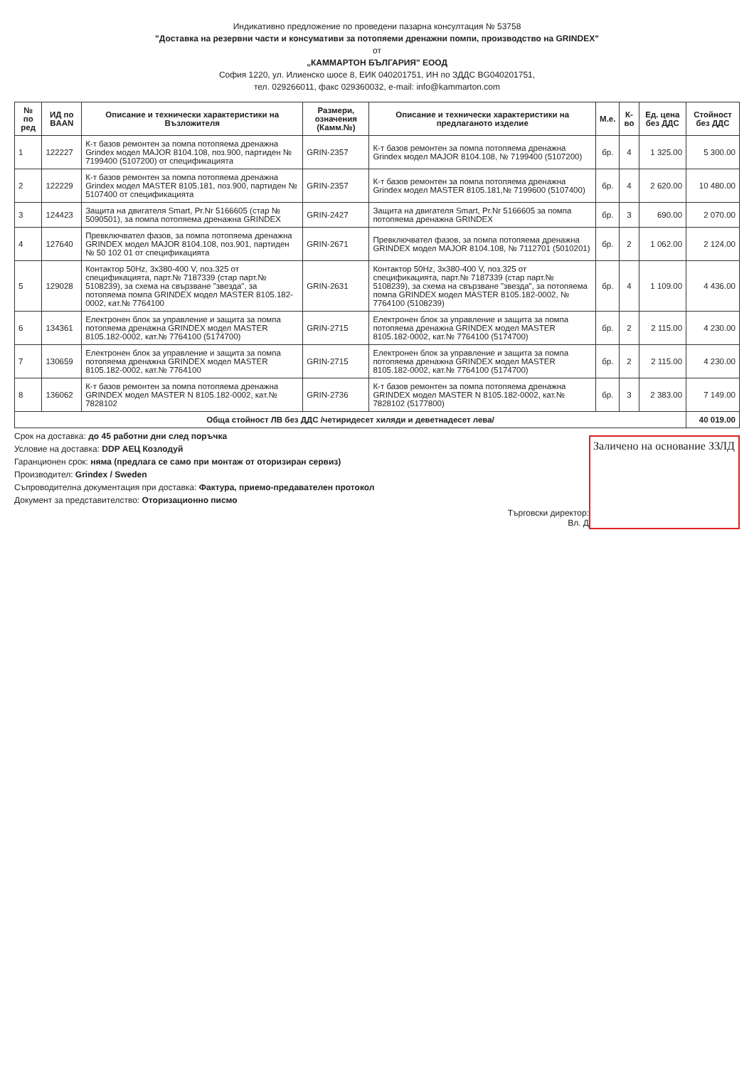Индикативно предложение по проведени пазарна консултация № 53758
"Доставка на резервни части и консумативи за потопяеми дренажни помпи, производство на GRINDEX"
от
„КАММАРТОН БЪЛГАРИЯ" ЕООД
София 1220, ул. Илиенско шосе 8, ЕИК 040201751, ИН по ЗДДС BG040201751,
тел. 029266011, факс 029360032, e-mail: info@kammarton.com
| № по ред | ИД по BAAN | Описание и технически характеристики на Възложителя | Размери, означения (Камм.№) | Описание и технически характеристики на предлаганото изделие | М.е. | К-во | Ед. цена без ДДС | Стойност без ДДС |
| --- | --- | --- | --- | --- | --- | --- | --- | --- |
| 1 | 122227 | К-т базов ремонтен за помпа потопяема дренажна Grindex модел MAJOR 8104.108, поз.900, партиден № 7199400 (5107200) от спецификацията | GRIN-2357 | К-т базов ремонтен за помпа потопяема дренажна Grindex модел MAJOR 8104.108, № 7199400 (5107200) | бр. | 4 | 1 325.00 | 5 300.00 |
| 2 | 122229 | К-т базов ремонтен за помпа потопяема дренажна Grindex модел MASTER 8105.181, поз.900, партиден № 5107400 от спецификацията | GRIN-2357 | К-т базов ремонтен за помпа потопяема дренажна Grindex модел MASTER 8105.181,№ 7199600 (5107400) | бр. | 4 | 2 620.00 | 10 480.00 |
| 3 | 124423 | Защита на двигателя Smart, Pr.Nr 5166605 (стар № 5090501), за помпа потопяема дренажна GRINDEX | GRIN-2427 | Защита на двигателя Smart, Pr.Nr 5166605 за помпа потопяема дренажна GRINDEX | бр. | 3 | 690.00 | 2 070.00 |
| 4 | 127640 | Превключвател фазов, за помпа потопяема дренажна GRINDEX модел MAJOR 8104.108, поз.901, партиден № 50 102 01 от спецификацията | GRIN-2671 | Превключвател фазов, за помпа потопяема дренажна GRINDEX модел MAJOR 8104.108, № 7112701 (5010201) | бр. | 2 | 1 062.00 | 2 124.00 |
| 5 | 129028 | Контактор 50Hz, 3x380-400 V, поз.325 от спецификацията, парт.№ 7187339 (стар парт.№ 5108239), за схема на свързване "звезда", за потопяема помпа GRINDEX модел MASTER 8105.182-0002, кат.№ 7764100 | GRIN-2631 | Контактор 50Hz, 3x380-400 V, поз.325 от спецификацията, парт.№ 7187339 (стар парт.№ 5108239), за схема на свързване "звезда", за потопяема помпа GRINDEX модел MASTER 8105.182-0002, № 7764100 (5108239) | бр. | 4 | 1 109.00 | 4 436.00 |
| 6 | 134361 | Електронен блок за управление и защита за помпа потопяема дренажна GRINDEX модел MASTER 8105.182-0002, кат.№ 7764100 (5174700) | GRIN-2715 | Електронен блок за управление и защита за помпа потопяема дренажна GRINDEX модел MASTER 8105.182-0002, кат.№ 7764100 (5174700) | бр. | 2 | 2 115.00 | 4 230.00 |
| 7 | 130659 | Електронен блок за управление и защита за помпа потопяема дренажна GRINDEX модел MASTER 8105.182-0002, кат.№ 7764100 | GRIN-2715 | Електронен блок за управление и защита за помпа потопяема дренажна GRINDEX модел MASTER 8105.182-0002, кат.№ 7764100 (5174700) | бр. | 2 | 2 115.00 | 4 230.00 |
| 8 | 136062 | К-т базов ремонтен за помпа потопяема дренажна GRINDEX модел MASTER N 8105.182-0002, кат.№ 7828102 | GRIN-2736 | К-т базов ремонтен за помпа потопяема дренажна GRINDEX модел MASTER N 8105.182-0002, кат.№ 7828102 (5177800) | бр. | 3 | 2 383.00 | 7 149.00 |
| Обща стойност ЛВ без ДДС /четиридесет хиляди и деветнадесет лева/ | | | | | | | | 40 019.00 |
Заличено на основание ЗЗЛД
Срок на доставка: до 45 работни дни след поръчка
Условие на доставка: DDP АЕЦ Козлодуй
Гаранционен срок: няма (предлага се само при монтаж от оторизиран сервиз)
Производител: Grindex / Sweden
Съпроводителна документация при доставка: Фактура, приемо-предавателен протокол
Документ за представителство: Оторизационно писмо
Търговски директор:
Вл. Д